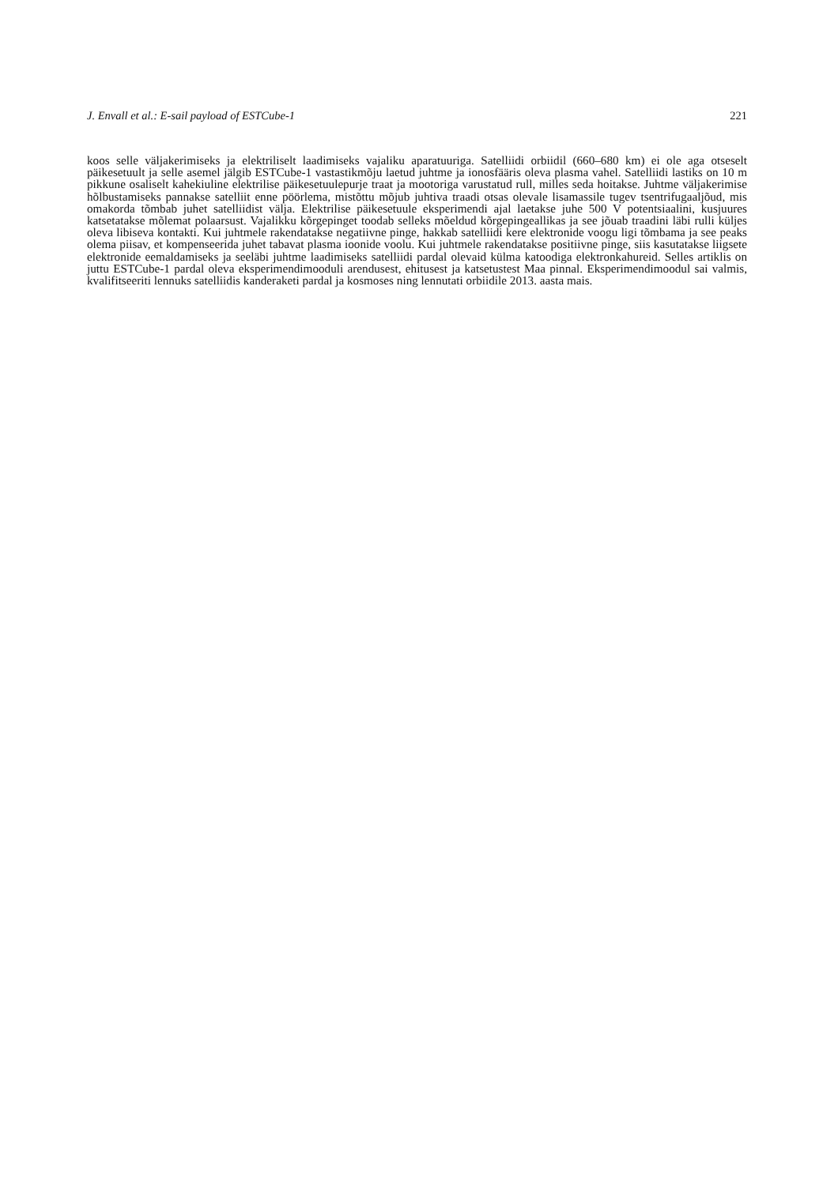J. Envall et al.: E-sail payload of ESTCube-1 221
koos selle väljakerimiseks ja elektriliselt laadimiseks vajaliku aparatuuriga. Satelliidi orbiidil (660–680 km) ei ole aga otseselt päikesetuult ja selle asemel jälgib ESTCube-1 vastastikmõju laetud juhtme ja ionosfääris oleva plasma vahel. Satelliidi lastiks on 10 m pikkune osaliselt kahekiuline elektrilise päikesetuulepurje traat ja mootoriga varustatud rull, milles seda hoitakse. Juhtme väljakerimise hõlbustamiseks pannakse satelliit enne pöörlema, mistõttu mõjub juhtiva traadi otsas olevale lisamassile tugev tsentrifugaaljõud, mis omakorda tõmbab juhet satelliidist välja. Elektrilise päikesetuule eksperimendi ajal laetakse juhe 500 V potentsiaalini, kusjuures katsetatakse mõlemat polaarsust. Vajalikku kõrgepinget toodab selleks mõeldud kõrgepingeallikas ja see jõuab traadini läbi rulli küljes oleva libiseva kontakti. Kui juhtmele rakendatakse negatiivne pinge, hakkab satelliidi kere elektronide voogu ligi tõmbama ja see peaks olema piisav, et kompenseerida juhet tabavat plasma ioonide voolu. Kui juhtmele rakendatakse positiivne pinge, siis kasutatakse liigsete elektronide eemaldamiseks ja seeläbi juhtme laadimiseks satelliidi pardal olevaid külma katoodiga elektronkahureid. Selles artiklis on juttu ESTCube-1 pardal oleva eksperimendimooduli arendusest, ehitusest ja katsetustest Maa pinnal. Eksperimendimoodul sai valmis, kvalifitseeriti lennuks satelliidis kanderaketi pardal ja kosmoses ning lennutati orbiidile 2013. aasta mais.